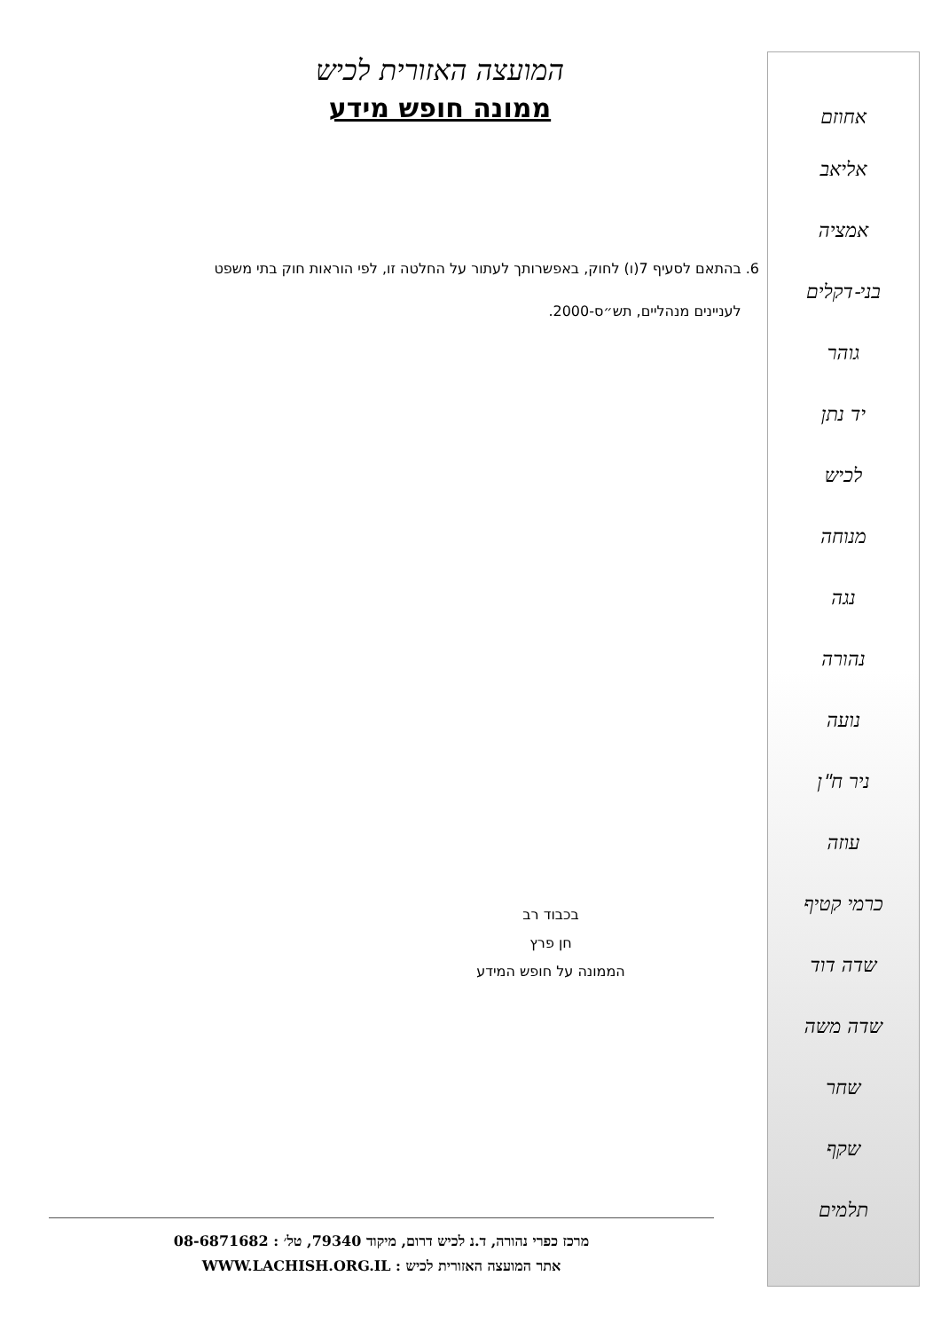המועצה האזורית לכיש
ממונה חופש מידע
6. בהתאם לסעיף 7(ו) לחוק, באפשרותך לעתור על החלטה זו, לפי הוראות חוק בתי משפט
לעניינים מנהליים, תש״ס-2000.
בכבוד רב
חן פרץ
הממונה על חופש המידע
מרכז כפרי נהורה, ד.נ לכיש דרום, מיקוד 79340, טל׳ : 08-6871682
אתר המועצה האזורית לכיש : WWW.LACHISH.ORG.IL
אחוזם
אליאב
אמציה
בני-דקלים
גוהר
יד נתן
לכיש
מנוחה
נגה
נהורה
נועה
ניר ח"ן
עוזה
כרמי קטיף
שדה דוד
שדה משה
שחר
שקף
תלמים